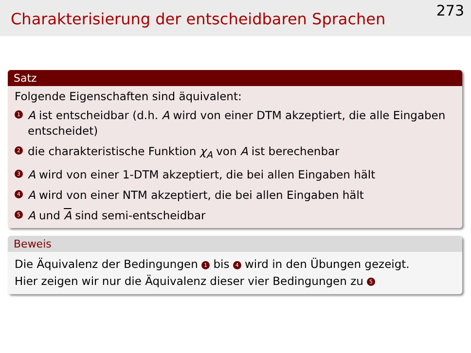Charakterisierung der entscheidbaren Sprachen
273
Satz
Folgende Eigenschaften sind äquivalent:
1 A ist entscheidbar (d.h. A wird von einer DTM akzeptiert, die alle Eingaben entscheidet)
2 die charakteristische Funktion χ<sub>A</sub> von A ist berechenbar
3 A wird von einer 1-DTM akzeptiert, die bei allen Eingaben hält
4 A wird von einer NTM akzeptiert, die bei allen Eingaben hält
5 A und A sind semi-entscheidbar
Beweis
Die Äquivalenz der Bedingungen 1 bis 4 wird in den Übungen gezeigt.
Hier zeigen wir nur die Äquivalenz dieser vier Bedingungen zu 5